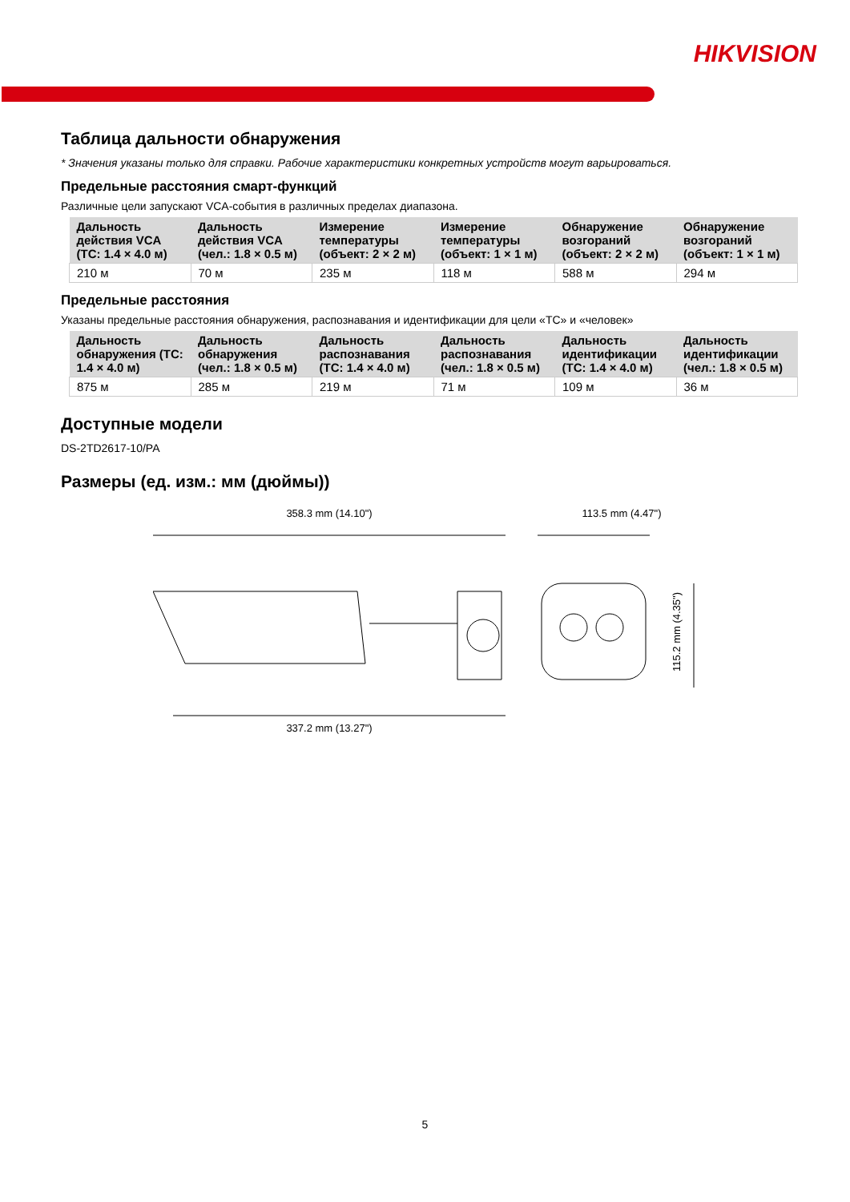HIKVISION
Таблица дальности обнаружения
* Значения указаны только для справки. Рабочие характеристики конкретных устройств могут варьироваться.
Предельные расстояния смарт-функций
Различные цели запускают VCA-события в различных пределах диапазона.
| Дальность действия VCA (ТС: 1.4 × 4.0 м) | Дальность действия VCA (чел.: 1.8 × 0.5 м) | Измерение температуры (объект: 2 × 2 м) | Измерение температуры (объект: 1 × 1 м) | Обнаружение возгораний (объект: 2 × 2 м) | Обнаружение возгораний (объект: 1 × 1 м) |
| --- | --- | --- | --- | --- | --- |
| 210 м | 70 м | 235 м | 118 м | 588 м | 294 м |
Предельные расстояния
Указаны предельные расстояния обнаружения, распознавания и идентификации для цели «ТС» и «человек»
| Дальность обнаружения (ТС: 1.4 × 4.0 м) | Дальность обнаружения (чел.: 1.8 × 0.5 м) | Дальность распознавания (ТС: 1.4 × 4.0 м) | Дальность распознавания (чел.: 1.8 × 0.5 м) | Дальность идентификации (ТС: 1.4 × 4.0 м) | Дальность идентификации (чел.: 1.8 × 0.5 м) |
| --- | --- | --- | --- | --- | --- |
| 875 м | 285 м | 219 м | 71 м | 109 м | 36 м |
Доступные модели
DS-2TD2617-10/PA
Размеры (ед. изм.: мм (дюймы))
358.3 mm (14.10") 337.2 mm (13.27") 113.5 mm (4.47")
115.2 mm (4.35")
5